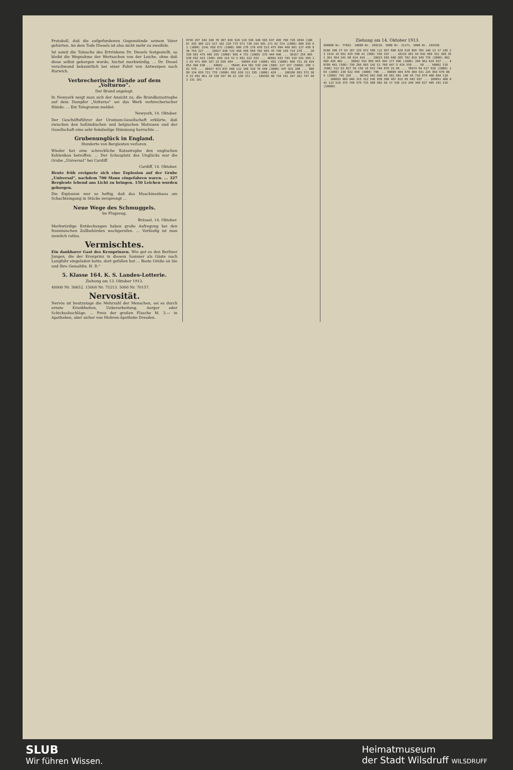Protokoll, daß die aufgefundenen Gegenstände seinem Vater gehörten. An dem Tode Diesels ist also nicht mehr zu zweifeln.
Ist somit die Tatsache des Ertrinkens Dr. Diesels festgestellt, so bleibt die Wegnahme der Wertsachen von der Leiche, ohne daß diese selbst geborgen wurde, höchst merkwürdig. ... Dr. Diesel verschwand bekanntlich bei einer Fahrt von Antwerpen nach Harwich.
Verbrecherische Hände auf dem „Volturno“.
Der Brand angelegt.
In Newyork neigt man sich der Ansicht zu, die Brandkatastrophe auf dem Dampfer „Volturno“ sei das Werk verbrecherischer Hände. ... Ein Telegramm meldet:
Newyork, 14. Oktober.
Der Geschäftsführer der Uranium-Gesellschaft erklärte, daß zwischen den holländischen und belgischen Matrosen und der Gesellschaft eine sehr feindselige Stimmung herrschte ...
Grubenunglück in England.
Hunderte von Bergleuten verloren.
Wieder hat eine schreckliche Katastrophe den englischen Kohlenbau betroffen. ... Der Schauplatz des Unglücks war die Grube „Universal“ bei Cardiff.
Cardiff, 14. Oktober.
Heute früh ereignete sich eine Explosion auf der Grube „Universal“, nachdem 700 Mann eingefahren waren. ... 327 Bergleute lebend ans Licht zu bringen. 150 Leichen wurden geborgen.
Die Explosion war so heftig, daß das Maschinenhaus am Schachteingang in Stücke zersprengt ...
Neue Wege des Schmuggels.
Im Flugzeug.
Brüssel, 14. Oktober.
Merkwürdige Entdeckungen haben große Aufregung bei den französischen Zollbehörden wachgerufen. ... Vorläufig ist man ziemlich ratlos.
Vermischtes.
Ein dankbarer Gast des Kronprinzen. Wie gut es den Berliner Jungen, die der Kronprinz in diesem Sommer als Gäste nach Langfuhr eingeladen hatte, dort gefallen hat ... Beste Grüße an Sie und Ihre Gemahlin. H. D.“
5. Klasse 164. K. S. Landes-Lotterie.
Ziehung am 13. Oktober 1913.
40000 Nr. 30652. 15000 Nr. 75213. 5000 Nr. 70157.
Nervosität.
Nervös ist heutzutage die Mehrzahl der Menschen, sei es durch ernste Krankheiten, Ueberarbeitung, Aerger oder Schicksalsschläge. ... Preis der großen Flasche M. 3.— in Apotheken, aber sicher von Mohren-Apotheke Dresden.
0736 267 344 330 70 387 836 528 119 536 340 503 637 495 780 720 1094 (1000) 335 306 221 517 162 220 773 671 738 243 501 171 62 724 (1000) 809 339 81 (1000) 2141 658 672 (1000) 886 278 170 470 513 475 894 469 861 227 430 836 754 227 ... 10627 930 723 458 450 560 782 665 76 749 150 714 270 ... 20338 501 473 466 355 (2000) 965 4 751 (1000) 375 444 946 ... 30157 256 965 539 692 413 (500) 684 115 51 5 891 322 533 ... 40501 633 703 319 591 359 11 63 471 686 167 23 838 304 ... 50668 610 (1000) 492 (1000) 686 731 28 434 852 394 630 ... 60062 ... 70845 414 501 539 244 (500) 117 157 (5000) 298 162 570 ... 80427 473 837 660 112 160 310 76 568 (3000) 447 931 396 ... 90689 134 659 721 778 (1000) 692 639 111 285 (1000) 428 ... 100186 893 572 309 23 492 461 19 158 547 40 32 139 371 ... 109336 90 734 191 347 262 747 482 131 161
Ziehung am 14. Oktober 1913.
500000 Nr. 77662. 10000 Nr. 109216. 5000 Nr. 21171. 5000 Nr. 103330.
0186 396 27 93 187 235 972 599 112 957 608 628 610 856 705 148 13 17 185 23 1314 16 861 429 590 41 (500) 550 337 ... 10219 301 54 642 688 331 208 351 361 954 341 80 614 416 ... 20823 583 680 585 702 819 349 776 (3000) 892 509 438 401 ... 30092 553 958 665 945 177 696 (1000) 260 962 819 557 ... 40789 481 (500) 730 286 603 142 51 768 647 5 424 559 ... 50 ... 60062 218 (500) 512 83 827 59 150 16 915 744 876 33 86 ... 70674 94 617 610 (2000) 164 (2000) 238 622 656 (3000) 790 ... 80809 484 870 304 531 225 963 679 80 4 (2000) 745 326 ... 90743 502 890 49 502 601 140 45 710 679 408 884 110 ... 100663 989 840 315 322 545 939 398 467 815 85 942 837 ... 109451 408 842 113 519 375 740 576 725 309 982 58 17 536 214 240 340 627 405 191 216 (10000)
SLUB
Wir führen Wissen.
Heimatmuseum
der Stadt Wilsdruff WILSDRUFF